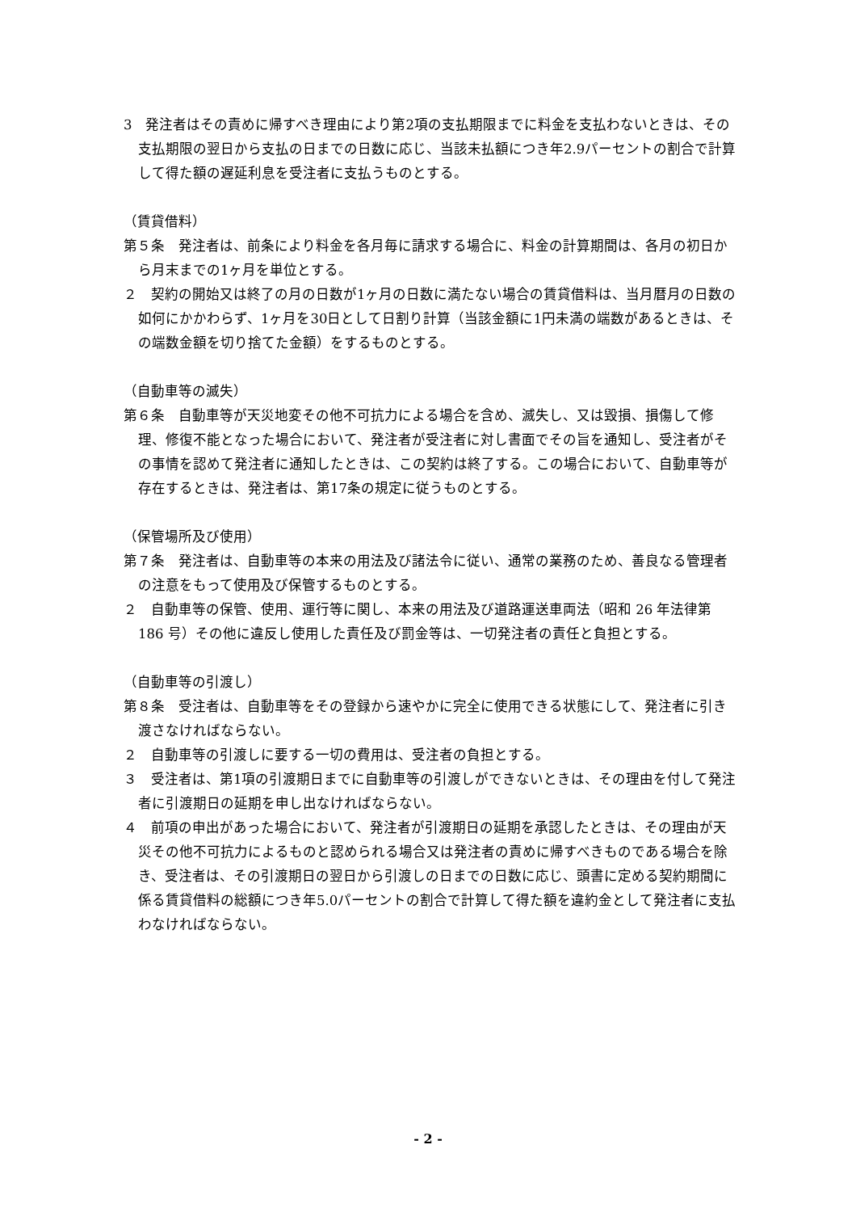3　発注者はその責めに帰すべき理由により第2項の支払期限までに料金を支払わないときは、その支払期限の翌日から支払の日までの日数に応じ、当該未払額につき年2.9パーセントの割合で計算して得た額の遅延利息を受注者に支払うものとする。
（賃貸借料）
第５条　発注者は、前条により料金を各月毎に請求する場合に、料金の計算期間は、各月の初日から月末までの1ヶ月を単位とする。
２　契約の開始又は終了の月の日数が1ヶ月の日数に満たない場合の賃貸借料は、当月暦月の日数の如何にかかわらず、1ヶ月を30日として日割り計算（当該金額に1円未満の端数があるときは、その端数金額を切り捨てた金額）をするものとする。
（自動車等の滅失）
第６条　自動車等が天災地変その他不可抗力による場合を含め、滅失し、又は毀損、損傷して修理、修復不能となった場合において、発注者が受注者に対し書面でその旨を通知し、受注者がその事情を認めて発注者に通知したときは、この契約は終了する。この場合において、自動車等が存在するときは、発注者は、第17条の規定に従うものとする。
（保管場所及び使用）
第７条　発注者は、自動車等の本来の用法及び諸法令に従い、通常の業務のため、善良なる管理者の注意をもって使用及び保管するものとする。
２　自動車等の保管、使用、運行等に関し、本来の用法及び道路運送車両法（昭和 26 年法律第 186 号）その他に違反し使用した責任及び罰金等は、一切発注者の責任と負担とする。
（自動車等の引渡し）
第８条　受注者は、自動車等をその登録から速やかに完全に使用できる状態にして、発注者に引き渡さなければならない。
２　自動車等の引渡しに要する一切の費用は、受注者の負担とする。
３　受注者は、第1項の引渡期日までに自動車等の引渡しができないときは、その理由を付して発注者に引渡期日の延期を申し出なければならない。
４　前項の申出があった場合において、発注者が引渡期日の延期を承認したときは、その理由が天災その他不可抗力によるものと認められる場合又は発注者の責めに帰すべきものである場合を除き、受注者は、その引渡期日の翌日から引渡しの日までの日数に応じ、頭書に定める契約期間に係る賃貸借料の総額につき年5.0パーセントの割合で計算して得た額を違約金として発注者に支払わなければならない。
- 2 -